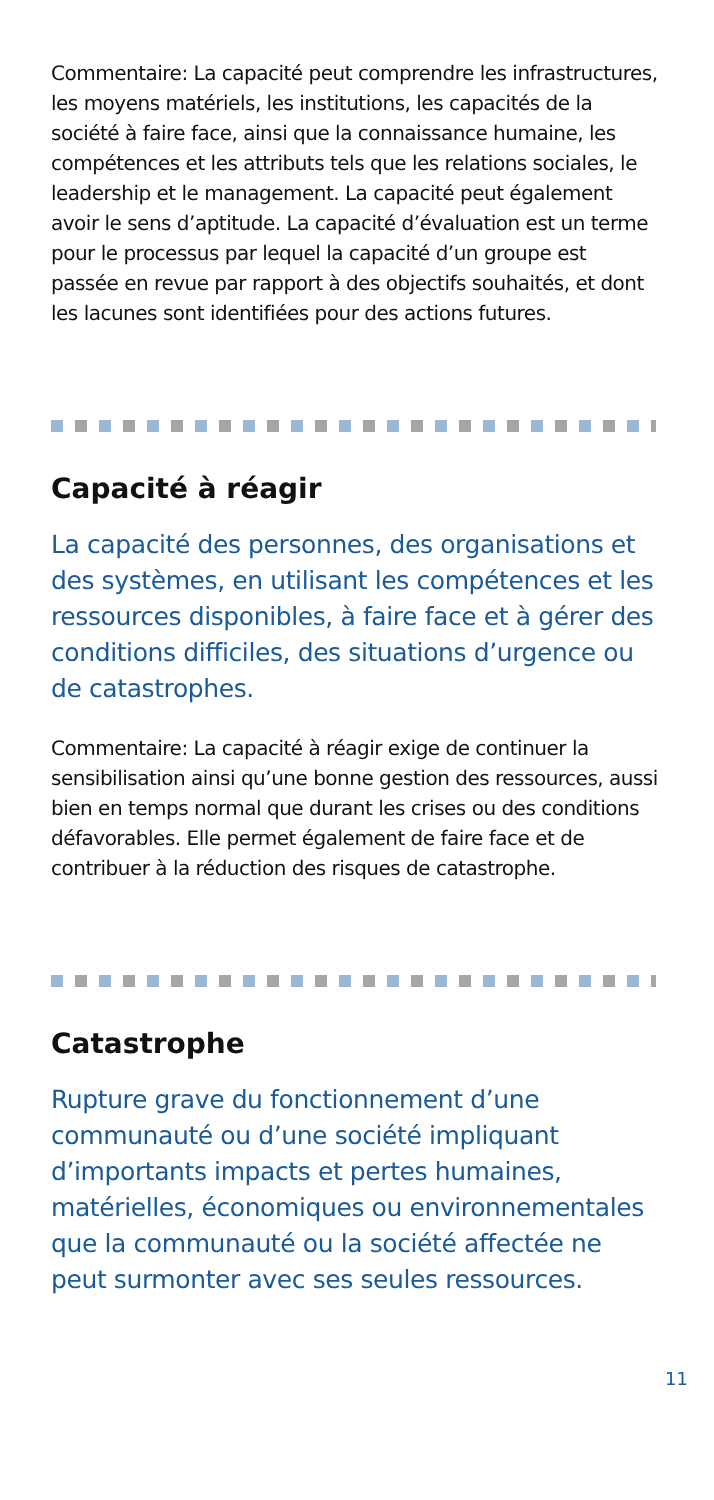Commentaire: La capacité peut comprendre les infrastructures, les moyens matériels, les institutions, les capacités de la société à faire face, ainsi que la connaissance humaine, les compétences et les attributs tels que les relations sociales, le leadership et le management. La capacité peut également avoir le sens d’aptitude. La capacité d’évaluation est un terme pour le processus par lequel la capacité d’un groupe est passée en revue par rapport à des objectifs souhaités, et dont les lacunes sont identifiées pour des actions futures.
Capacité à réagir
La capacité des personnes, des organisations et des systèmes, en utilisant les compétences et les ressources disponibles, à faire face et à gérer des conditions difficiles, des situations d’urgence ou de catastrophes.
Commentaire: La capacité à réagir exige de continuer la sensibilisation ainsi qu’une bonne gestion des ressources, aussi bien en temps normal que durant les crises ou des conditions défavorables. Elle permet également de faire face et de contribuer à la réduction des risques de catastrophe.
Catastrophe
Rupture grave du fonctionnement d’une communauté ou d’une société impliquant d’importants impacts et pertes humaines, matérielles, économiques ou environnementales que la communauté ou la société affectée ne peut surmonter avec ses seules ressources.
11